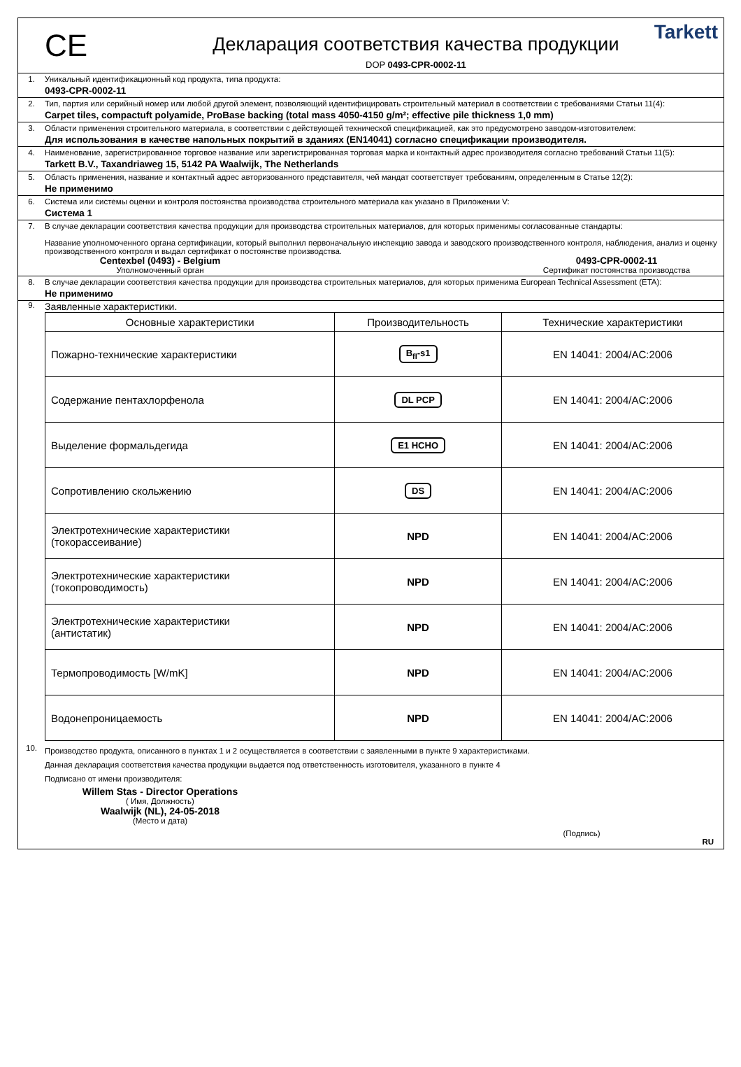CE
Декларация соответствия качества продукции
DOP 0493-CPR-0002-11
Tarkett
1. Уникальный идентификационный код продукта, типа продукта:
0493-CPR-0002-11
2. Тип, партия или серийный номер или любой другой элемент, позволяющий идентифицировать строительный материал в соответствии с требованиями Статьи 11(4):
Carpet tiles, compactuft polyamide, ProBase backing (total mass 4050-4150 g/m²; effective pile thickness 1,0 mm)
3. Области применения строительного материала, в соответствии с действующей технической спецификацией, как это предусмотрено заводом-изготовителем:
Для использования в качестве напольных покрытий в зданиях (EN14041) согласно спецификации производителя.
4. Наименование, зарегистрированное торговое название или зарегистрированная торговая марка и контактный адрес производителя согласно требований Статьи 11(5):
Tarkett B.V., Taxandriaweg 15, 5142 PA Waalwijk, The Netherlands
5. Область применения, название и контактный адрес авторизованного представителя, чей мандат соответствует требованиям, определенным в Статье 12(2):
Не применимо
6. Система или системы оценки и контроля постоянства производства строительного материала как указано в Приложении V:
Система 1
7. В случае декларации соответствия качества продукции для производства строительных материалов, для которых применимы согласованные стандарты:
Название уполномоченного органа сертификации, который выполнил первоначальную инспекцию завода и заводского производственного контроля, наблюдения, анализ и оценку производственного контроля и выдал сертификат о постоянстве производства.
Centexbel (0493) - Belgium
Уполномоченный орган
0493-CPR-0002-11
Сертификат постоянства производства
8. В случае декларации соответствия качества продукции для производства строительных материалов, для которых применима European Technical Assessment (ETA):
Не применимо
9.
Заявленные характеристики.
| Основные характеристики | Производительность | Технические характеристики |
| --- | --- | --- |
| Пожарно-технические характеристики | B<sub>fl</sub>-s1 | EN 14041: 2004/AC:2006 |
| Содержание пентахлорфенола | DL PCP | EN 14041: 2004/AC:2006 |
| Выделение формальдегида | E1 HCHO | EN 14041: 2004/AC:2006 |
| Сопротивлению скольжению | DS | EN 14041: 2004/AC:2006 |
| Электротехнические характеристики (токорассеивание) | NPD | EN 14041: 2004/AC:2006 |
| Электротехнические характеристики (токопроводимость) | NPD | EN 14041: 2004/AC:2006 |
| Электротехнические характеристики (антистатик) | NPD | EN 14041: 2004/AC:2006 |
| Термопроводимость [W/mK] | NPD | EN 14041: 2004/AC:2006 |
| Водонепроницаемость | NPD | EN 14041: 2004/AC:2006 |
10.
Производство продукта, описанного в пунктах 1 и 2 осуществляется в соответствии с заявленными в пункте 9 характеристиками.
Данная декларация соответствия качества продукции выдается под ответственность изготовителя, указанного в пункте 4
Подписано от имени производителя:
Willem Stas - Director Operations
( Имя, Должность)
Waalwijk (NL), 24-05-2018
(Место и дата)
(Подпись)
RU